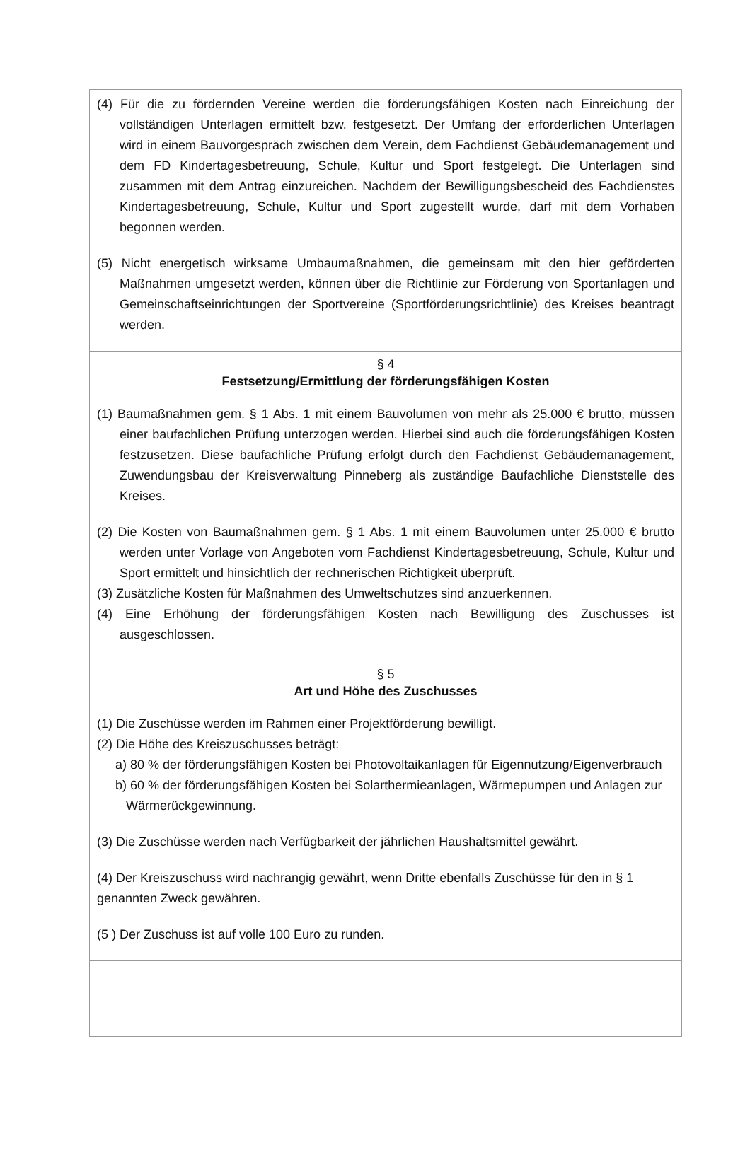(4) Für die zu fördernden Vereine werden die förderungsfähigen Kosten nach Einreichung der vollständigen Unterlagen ermittelt bzw. festgesetzt. Der Umfang der erforderlichen Unterlagen wird in einem Bauvorgespräch zwischen dem Verein, dem Fachdienst Gebäudemanagement und dem FD Kindertagesbetreuung, Schule, Kultur und Sport festgelegt. Die Unterlagen sind zusammen mit dem Antrag einzureichen. Nachdem der Bewilligungsbescheid des Fachdienstes Kindertagesbetreuung, Schule, Kultur und Sport zugestellt wurde, darf mit dem Vorhaben begonnen werden.
(5) Nicht energetisch wirksame Umbaumaßnahmen, die gemeinsam mit den hier geförderten Maßnahmen umgesetzt werden, können über die Richtlinie zur Förderung von Sportanlagen und Gemeinschaftseinrichtungen der Sportvereine (Sportförderungsrichtlinie) des Kreises beantragt werden.
§ 4
Festsetzung/Ermittlung der förderungsfähigen Kosten
(1) Baumaßnahmen gem. § 1 Abs. 1 mit einem Bauvolumen von mehr als 25.000 € brutto, müssen einer baufachlichen Prüfung unterzogen werden. Hierbei sind auch die förderungsfähigen Kosten festzusetzen. Diese baufachliche Prüfung erfolgt durch den Fachdienst Gebäudemanagement, Zuwendungsbau der Kreisverwaltung Pinneberg als zuständige Baufachliche Dienststelle des Kreises.
(2) Die Kosten von Baumaßnahmen gem. § 1 Abs. 1 mit einem Bauvolumen unter 25.000 € brutto werden unter Vorlage von Angeboten vom Fachdienst Kindertagesbetreuung, Schule, Kultur und Sport ermittelt und hinsichtlich der rechnerischen Richtigkeit überprüft.
(3) Zusätzliche Kosten für Maßnahmen des Umweltschutzes sind anzuerkennen.
(4) Eine Erhöhung der förderungsfähigen Kosten nach Bewilligung des Zuschusses ist ausgeschlossen.
§ 5
Art und Höhe des Zuschusses
(1) Die Zuschüsse werden im Rahmen einer Projektförderung bewilligt.
(2) Die Höhe des Kreiszuschusses beträgt:
a) 80 % der förderungsfähigen Kosten bei Photovoltaikanlagen für Eigennutzung/Eigenverbrauch
b) 60 % der förderungsfähigen Kosten bei Solarthermieanlagen, Wärmepumpen und Anlagen zur
Wärmerückgewinnung.
(3) Die Zuschüsse werden nach Verfügbarkeit der jährlichen Haushaltsmittel gewährt.
(4) Der Kreiszuschuss wird nachrangig gewährt, wenn Dritte ebenfalls Zuschüsse für den in § 1 genannten Zweck gewähren.
(5 ) Der Zuschuss ist auf volle 100 Euro zu runden.